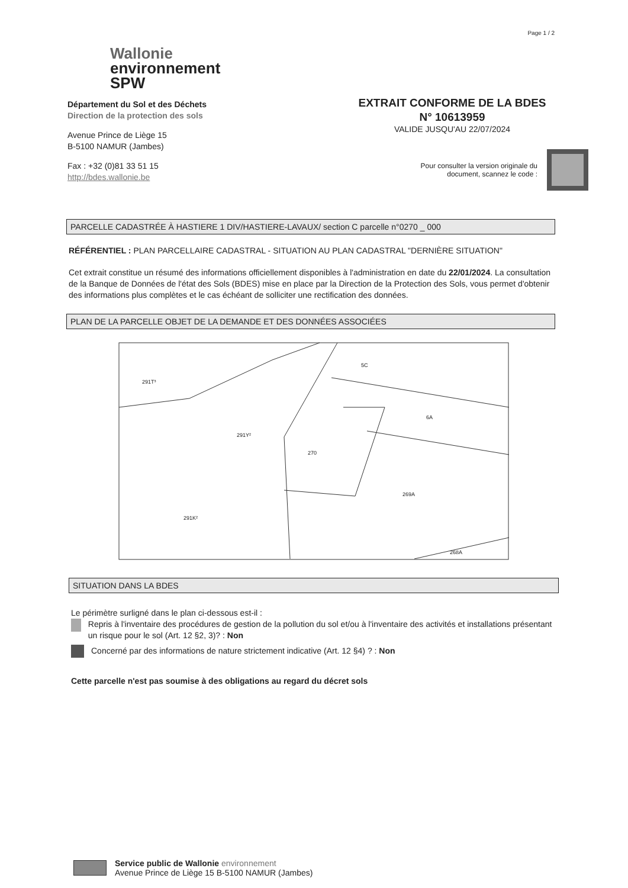Page 1 / 2
Wallonie
environnement
SPW
Département du Sol et des Déchets
Direction de la protection des sols
Avenue Prince de Liège 15
B-5100 NAMUR (Jambes)
Fax : +32 (0)81 33 51 15
http://bdes.wallonie.be
EXTRAIT CONFORME DE LA BDES
N° 10613959
VALIDE JUSQU'AU 22/07/2024
Pour consulter la version originale du
document, scannez le code :
PARCELLE CADASTRÉE À HASTIERE 1 DIV/HASTIERE-LAVAUX/ section C parcelle n°0270 _ 000
RÉFÉRENTIEL : PLAN PARCELLAIRE CADASTRAL - SITUATION AU PLAN CADASTRAL "DERNIÈRE SITUATION"
Cet extrait constitue un résumé des informations officiellement disponibles à l'administration en date du 22/01/2024. La consultation de la Banque de Données de l'état des Sols (BDES) mise en place par la Direction de la Protection des Sols, vous permet d'obtenir des informations plus complètes et le cas échéant de solliciter une rectification des données.
PLAN DE LA PARCELLE OBJET DE LA DEMANDE ET DES DONNÉES ASSOCIÉES
270
269A
6A
291K²
291Y²
268A
5C
291T³
SITUATION DANS LA BDES
Le périmètre surligné dans le plan ci-dessous est-il :
Repris à l'inventaire des procédures de gestion de la pollution du sol et/ou à l'inventaire des activités et installations présentant un risque pour le sol (Art. 12 §2, 3)? : Non
Concerné par des informations de nature strictement indicative (Art. 12 §4) ? : Non
Cette parcelle n'est pas soumise à des obligations au regard du décret sols
Service public de Wallonie environnement
Avenue Prince de Liège 15 B-5100 NAMUR (Jambes)